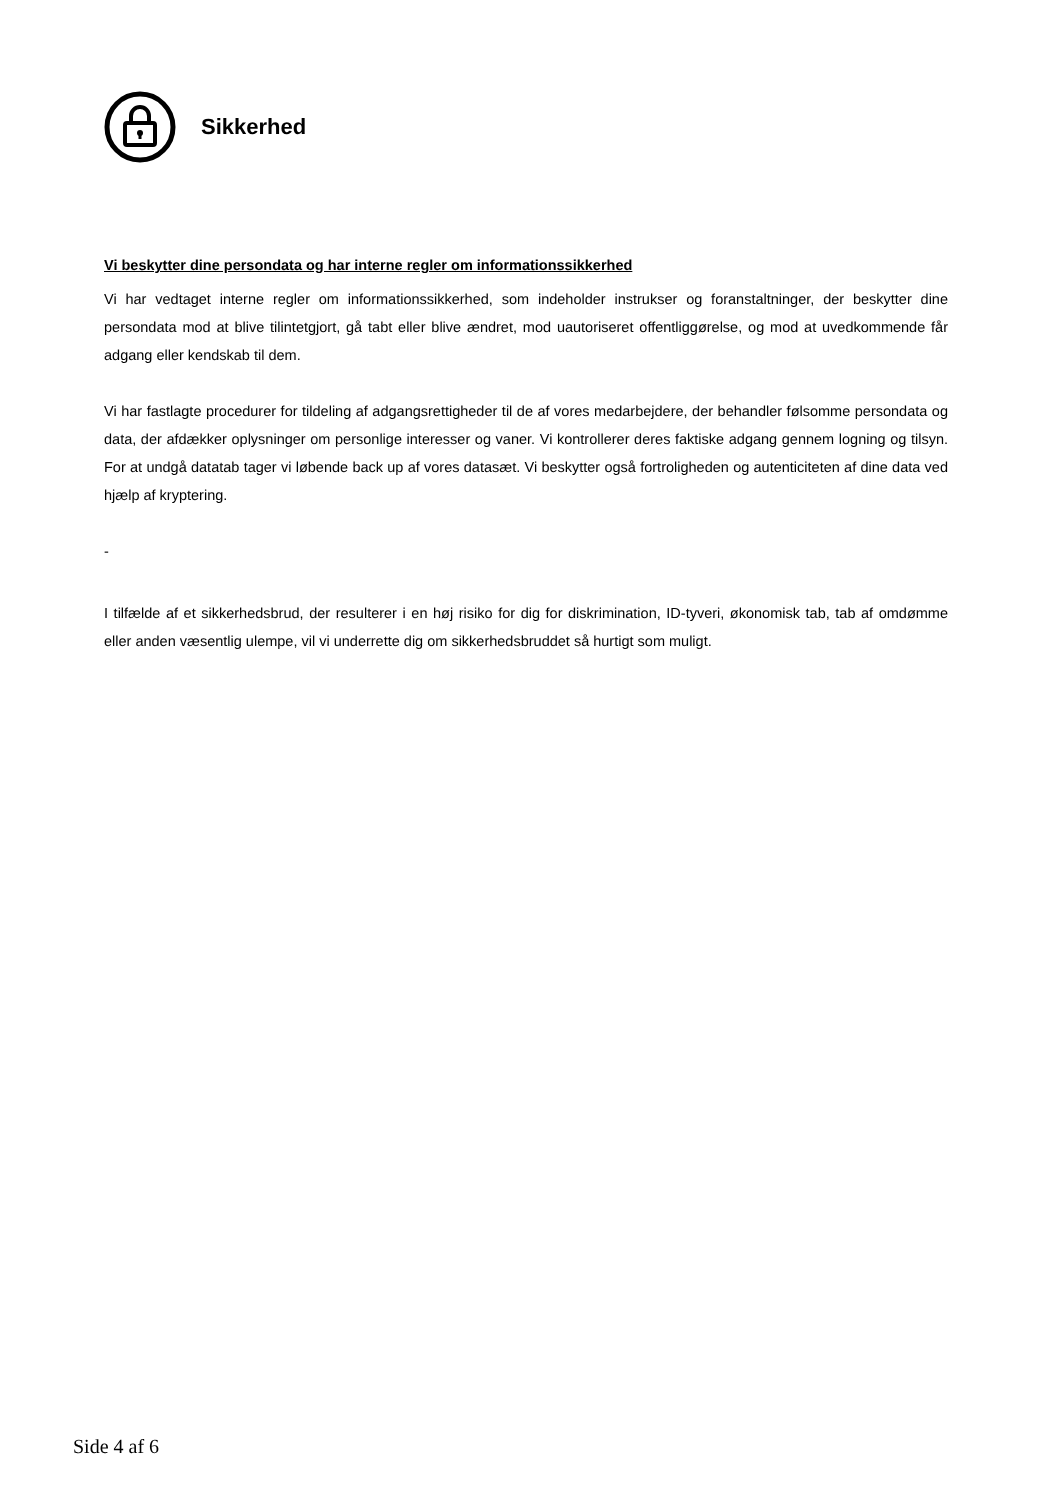Sikkerhed
Vi beskytter dine persondata og har interne regler om informationssikkerhed
Vi har vedtaget interne regler om informationssikkerhed, som indeholder instrukser og foranstaltninger, der beskytter dine persondata mod at blive tilintetgjort, gå tabt eller blive ændret, mod uautoriseret offentliggørelse, og mod at uvedkommende får adgang eller kendskab til dem.
Vi har fastlagte procedurer for tildeling af adgangsrettigheder til de af vores medarbejdere, der behandler følsomme persondata og data, der afdækker oplysninger om personlige interesser og vaner. Vi kontrollerer deres faktiske adgang gennem logning og tilsyn. For at undgå datatab tager vi løbende back up af vores datasæt. Vi beskytter også fortroligheden og autenticiteten af dine data ved hjælp af kryptering.
-
I tilfælde af et sikkerhedsbrud, der resulterer i en høj risiko for dig for diskrimination, ID-tyveri, økonomisk tab, tab af omdømme eller anden væsentlig ulempe, vil vi underrette dig om sikkerhedsbruddet så hurtigt som muligt.
Side 4 af 6